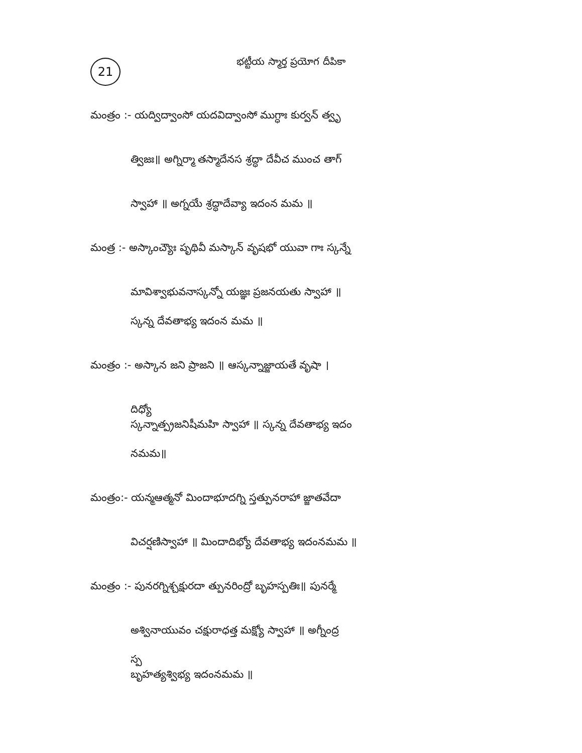21
భట్టీయ స్మార్త ప్రయోగ దీపికా
మంత్రం :- యద్విద్వాంసో యదవిద్వాంసో ముగ్ధాః కుర్వన్ త్వృ
త్విజః॥ అగ్నిర్మా తస్మాదేనస శ్రద్ధా దేవీచ ముంచ తాగ్
స్వాహా ॥ అగ్నయే శ్రద్ధాదేవ్యా ఇదంన మమ ॥
మంత్ర :- అస్కాంచ్యౌః పృథివీ మస్కాన్ వృషభో యువా గాః స్కన్నే
మావిశ్వాభువనాస్కన్నో యజ్ఞః ప్రజనయతు స్వాహా ॥
స్కన్న దేవతాభ్య ఇదంన మమ ॥
మంత్రం :- అస్కాన జని ప్రాజని ॥ ఆస్కన్నాజ్జాయతే వృషా ।
దిధ్యో
స్కన్నాత్ప్రజనిషీమహి స్వాహా ॥ స్కన్న దేవతాభ్య ఇదం
నమమ॥
మంత్రం:- యన్మఆత్మనో మిందాభూదగ్ని స్తత్పునరాహా జ్జాతవేదా
విచర్షణిస్వాహా ॥ మిందాదిభ్యో దేవతాభ్య ఇదంనమమ ॥
మంత్రం :- పునరగ్నిశ్చక్షురదా త్పునరింద్రో బృహస్పతిః॥ పునర్మే
అశ్వినాయువం చక్షురాధత్త మక్ష్యో స్వాహా ॥ అగ్నీంద్ర
స్ప
బృహత్యశ్విభ్య ఇదంనమమ ॥